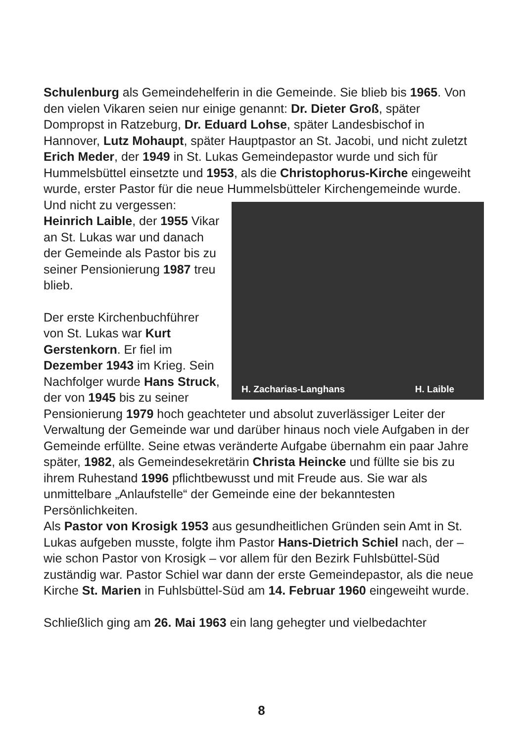Schulenburg als Gemeindehelferin in die Gemeinde. Sie blieb bis 1965. Von den vielen Vikaren seien nur einige genannt: Dr. Dieter Groß, später Dompropst in Ratzeburg, Dr. Eduard Lohse, später Landesbischof in Hannover, Lutz Mohaupt, später Hauptpastor an St. Jacobi, und nicht zuletzt Erich Meder, der 1949 in St. Lukas Gemeindepastor wurde und sich für Hummelsbüttel einsetzte und 1953, als die Christophorus-Kirche eingeweiht wurde, erster Pastor für die neue Hummelsbütteler Kirchengemeinde wurde.
H. Zacharias-Langhans H. Laible
Und nicht zu vergessen:
Heinrich Laible, der 1955 Vikar an St. Lukas war und danach der Gemeinde als Pastor bis zu seiner Pensionierung 1987 treu blieb.
Der erste Kirchenbuchführer von St. Lukas war Kurt Gerstenkorn. Er fiel im Dezember 1943 im Krieg. Sein Nachfolger wurde Hans Struck, der von 1945 bis zu seiner Pensionierung 1979 hoch geachteter und absolut zuverlässiger Leiter der Verwaltung der Gemeinde war und darüber hinaus noch viele Aufgaben in der Gemeinde erfüllte. Seine etwas veränderte Aufgabe übernahm ein paar Jahre später, 1982, als Gemeindesekretärin Christa Heincke und füllte sie bis zu ihrem Ruhestand 1996 pflichtbewusst und mit Freude aus. Sie war als unmittelbare „Anlaufstelle“ der Gemeinde eine der bekanntesten Persönlichkeiten.
Als Pastor von Krosigk 1953 aus gesundheitlichen Gründen sein Amt in St. Lukas aufgeben musste, folgte ihm Pastor Hans-Dietrich Schiel nach, der – wie schon Pastor von Krosigk – vor allem für den Bezirk Fuhlsbüttel-Süd zuständig war. Pastor Schiel war dann der erste Gemeindepastor, als die neue Kirche St. Marien in Fuhlsbüttel-Süd am 14. Februar 1960 eingeweiht wurde.
Schließlich ging am 26. Mai 1963 ein lang gehegter und vielbedachter
8